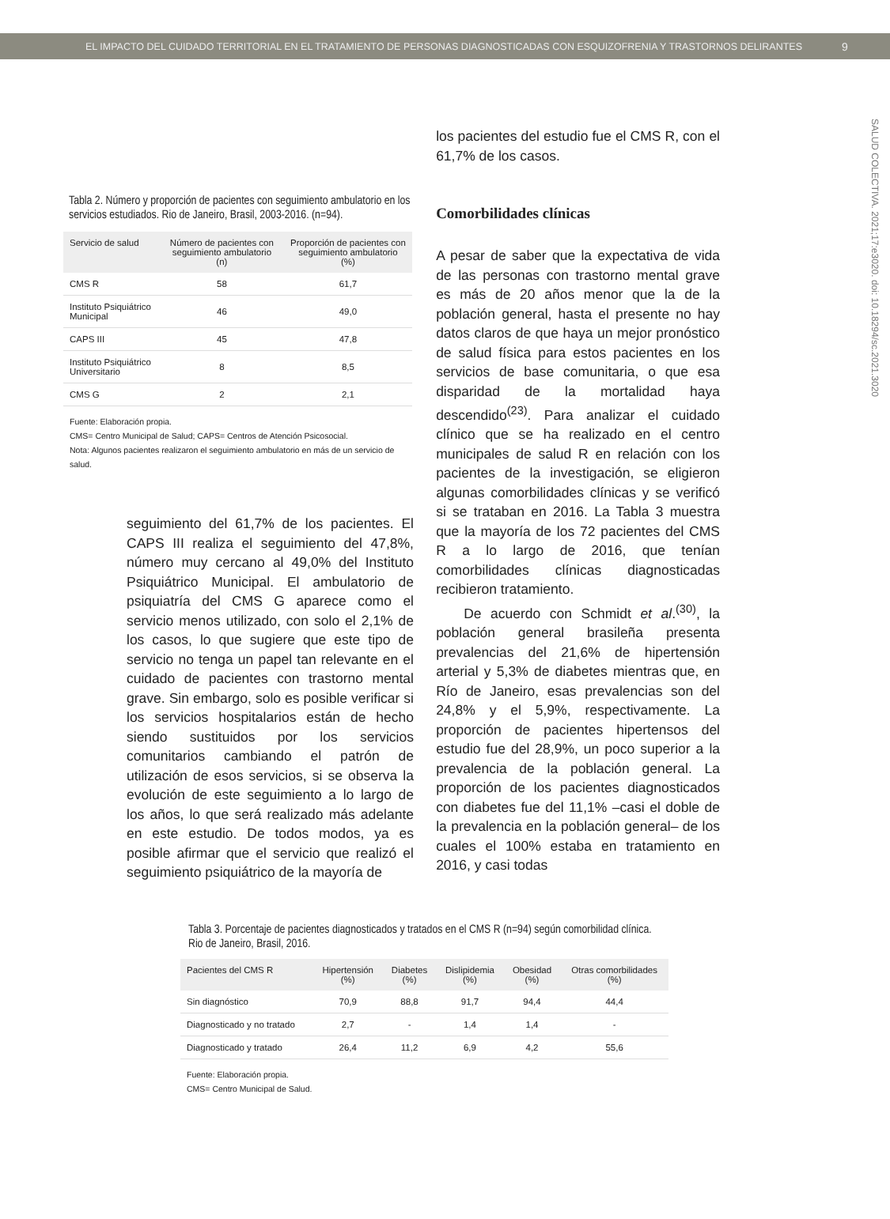EL IMPACTO DEL CUIDADO TERRITORIAL EN EL TRATAMIENTO DE PERSONAS DIAGNOSTICADAS CON ESQUIZOFRENIA Y TRASTORNOS DELIRANTES 9
SALUD COLECTIVA. 2021;17:e3020. doi: 10.18294/sc.2021.3020
Tabla 2. Número y proporción de pacientes con seguimiento ambulatorio en los servicios estudiados. Rio de Janeiro, Brasil, 2003-2016. (n=94).
| Servicio de salud | Número de pacientes con seguimiento ambulatorio (n) | Proporción de pacientes con seguimiento ambulatorio (%) |
| --- | --- | --- |
| CMS R | 58 | 61,7 |
| Instituto Psiquiátrico Municipal | 46 | 49,0 |
| CAPS III | 45 | 47,8 |
| Instituto Psiquiátrico Universitario | 8 | 8,5 |
| CMS G | 2 | 2,1 |
Fuente: Elaboración propia.
CMS= Centro Municipal de Salud; CAPS= Centros de Atención Psicosocial.
Nota: Algunos pacientes realizaron el seguimiento ambulatorio en más de un servicio de salud.
los pacientes del estudio fue el CMS R, con el 61,7% de los casos.
Comorbilidades clínicas
A pesar de saber que la expectativa de vida de las personas con trastorno mental grave es más de 20 años menor que la de la población general, hasta el presente no hay datos claros de que haya un mejor pronóstico de salud física para estos pacientes en los servicios de base comunitaria, o que esa disparidad de la mortalidad haya descendido<sup>(23)</sup>. Para analizar el cuidado clínico que se ha realizado en el centro municipales de salud R en relación con los pacientes de la investigación, se eligieron algunas comorbilidades clínicas y se verificó si se trataban en 2016. La Tabla 3 muestra que la mayoría de los 72 pacientes del CMS R a lo largo de 2016, que tenían comorbilidades clínicas diagnosticadas recibieron tratamiento.
De acuerdo con Schmidt et al.<sup>(30)</sup>, la población general brasileña presenta prevalencias del 21,6% de hipertensión arterial y 5,3% de diabetes mientras que, en Río de Janeiro, esas prevalencias son del 24,8% y el 5,9%, respectivamente. La proporción de pacientes hipertensos del estudio fue del 28,9%, un poco superior a la prevalencia de la población general. La proporción de los pacientes diagnosticados con diabetes fue del 11,1% –casi el doble de la prevalencia en la población general– de los cuales el 100% estaba en tratamiento en 2016, y casi todas
seguimiento del 61,7% de los pacientes. El CAPS III realiza el seguimiento del 47,8%, número muy cercano al 49,0% del Instituto Psiquiátrico Municipal. El ambulatorio de psiquiatría del CMS G aparece como el servicio menos utilizado, con solo el 2,1% de los casos, lo que sugiere que este tipo de servicio no tenga un papel tan relevante en el cuidado de pacientes con trastorno mental grave. Sin embargo, solo es posible verificar si los servicios hospitalarios están de hecho siendo sustituidos por los servicios comunitarios cambiando el patrón de utilización de esos servicios, si se observa la evolución de este seguimiento a lo largo de los años, lo que será realizado más adelante en este estudio. De todos modos, ya es posible afirmar que el servicio que realizó el seguimiento psiquiátrico de la mayoría de
Tabla 3. Porcentaje de pacientes diagnosticados y tratados en el CMS R (n=94) según comorbilidad clínica. Rio de Janeiro, Brasil, 2016.
| Pacientes del CMS R | Hipertensión (%) | Diabetes (%) | Dislipidemia (%) | Obesidad (%) | Otras comorbilidades (%) |
| --- | --- | --- | --- | --- | --- |
| Sin diagnóstico | 70,9 | 88,8 | 91,7 | 94,4 | 44,4 |
| Diagnosticado y no tratado | 2,7 | - | 1,4 | 1,4 | - |
| Diagnosticado y tratado | 26,4 | 11,2 | 6,9 | 4,2 | 55,6 |
Fuente: Elaboración propia.
CMS= Centro Municipal de Salud.